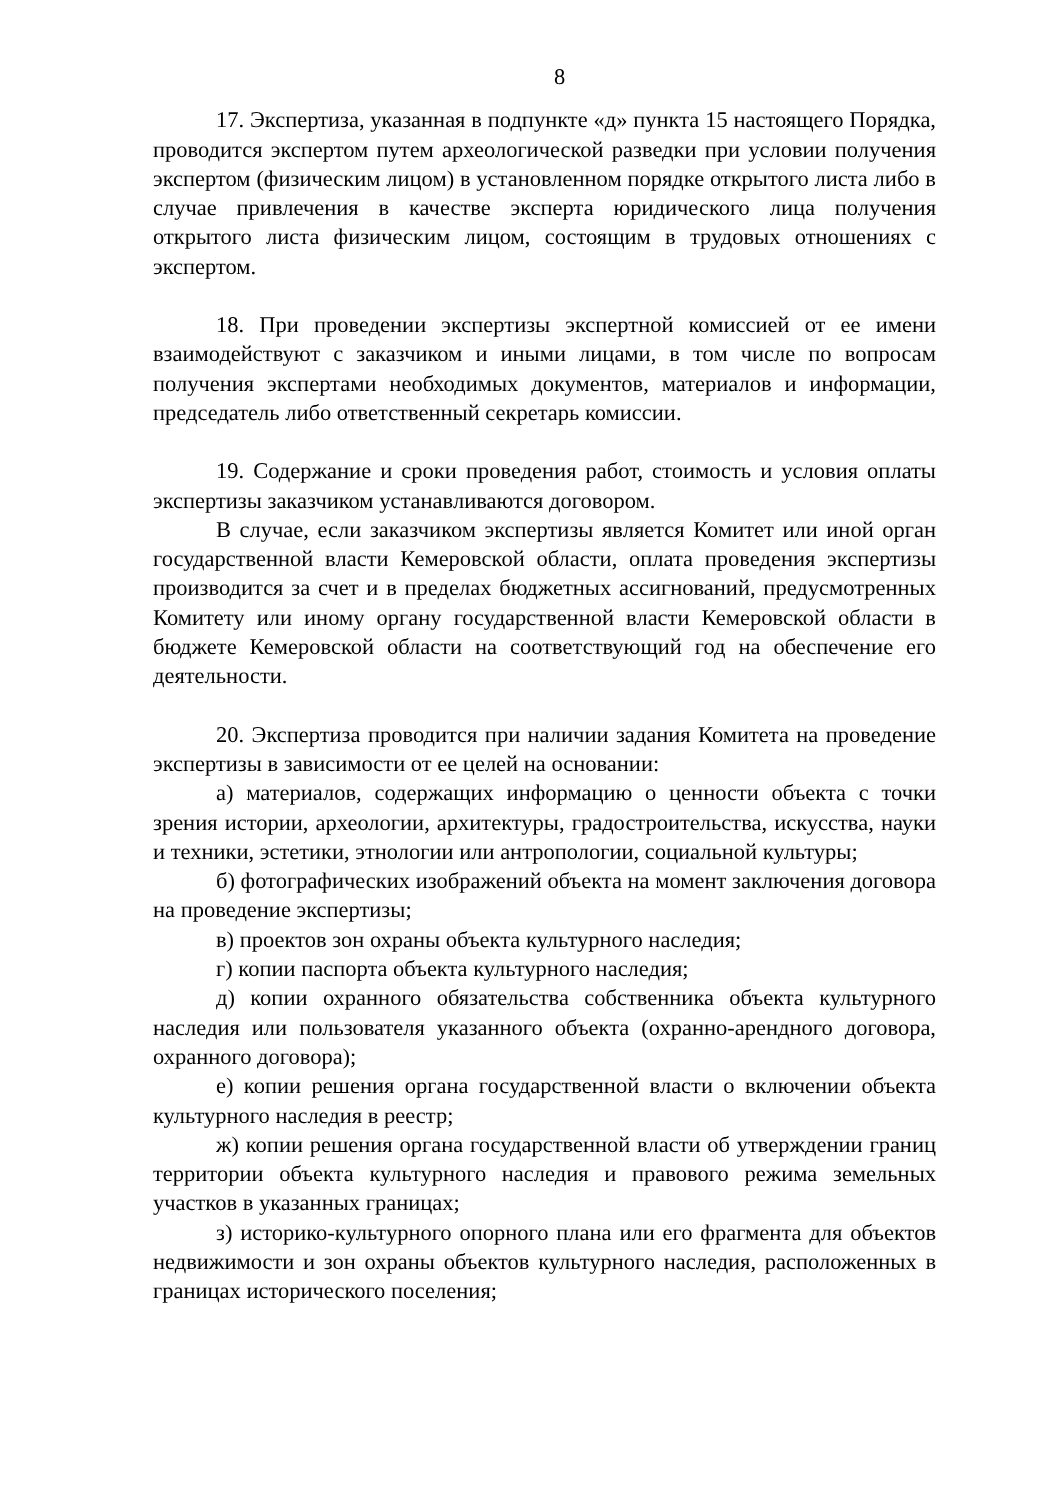8
17. Экспертиза, указанная в подпункте «д» пункта 15 настоящего Порядка, проводится экспертом путем археологической разведки при условии получения экспертом (физическим лицом) в установленном порядке открытого листа либо в случае привлечения в качестве эксперта юридического лица получения открытого листа физическим лицом, состоящим в трудовых отношениях с экспертом.
18. При проведении экспертизы экспертной комиссией от ее имени взаимодействуют с заказчиком и иными лицами, в том числе по вопросам получения экспертами необходимых документов, материалов и информации, председатель либо ответственный секретарь комиссии.
19. Содержание и сроки проведения работ, стоимость и условия оплаты экспертизы заказчиком устанавливаются договором.
В случае, если заказчиком экспертизы является Комитет или иной орган государственной власти Кемеровской области, оплата проведения экспертизы производится за счет и в пределах бюджетных ассигнований, предусмотренных Комитету или иному органу государственной власти Кемеровской области в бюджете Кемеровской области на соответствующий год на обеспечение его деятельности.
20. Экспертиза проводится при наличии задания Комитета на проведение экспертизы в зависимости от ее целей на основании:
а) материалов, содержащих информацию о ценности объекта с точки зрения истории, археологии, архитектуры, градостроительства, искусства, науки и техники, эстетики, этнологии или антропологии, социальной культуры;
б) фотографических изображений объекта на момент заключения договора на проведение экспертизы;
в) проектов зон охраны объекта культурного наследия;
г) копии паспорта объекта культурного наследия;
д) копии охранного обязательства собственника объекта культурного наследия или пользователя указанного объекта (охранно-арендного договора, охранного договора);
е) копии решения органа государственной власти о включении объекта культурного наследия в реестр;
ж) копии решения органа государственной власти об утверждении границ территории объекта культурного наследия и правового режима земельных участков в указанных границах;
з) историко-культурного опорного плана или его фрагмента для объектов недвижимости и зон охраны объектов культурного наследия, расположенных в границах исторического поселения;